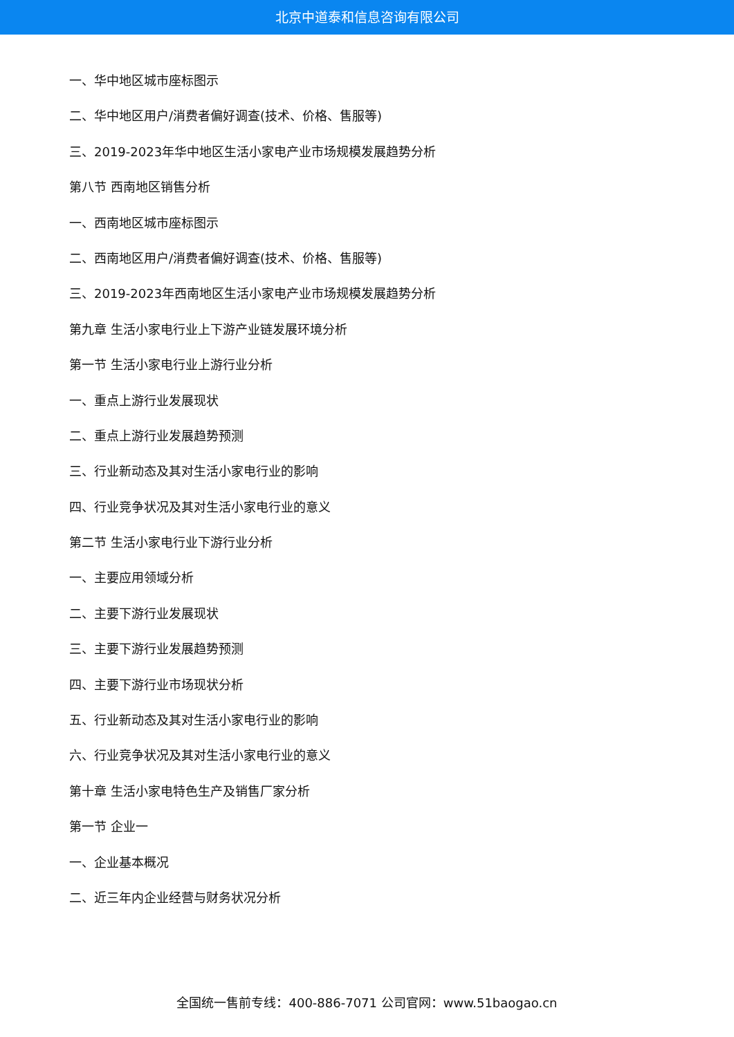北京中道泰和信息咨询有限公司
一、华中地区城市座标图示
二、华中地区用户/消费者偏好调查(技术、价格、售服等)
三、2019-2023年华中地区生活小家电产业市场规模发展趋势分析
第八节 西南地区销售分析
一、西南地区城市座标图示
二、西南地区用户/消费者偏好调查(技术、价格、售服等)
三、2019-2023年西南地区生活小家电产业市场规模发展趋势分析
第九章 生活小家电行业上下游产业链发展环境分析
第一节 生活小家电行业上游行业分析
一、重点上游行业发展现状
二、重点上游行业发展趋势预测
三、行业新动态及其对生活小家电行业的影响
四、行业竞争状况及其对生活小家电行业的意义
第二节 生活小家电行业下游行业分析
一、主要应用领域分析
二、主要下游行业发展现状
三、主要下游行业发展趋势预测
四、主要下游行业市场现状分析
五、行业新动态及其对生活小家电行业的影响
六、行业竞争状况及其对生活小家电行业的意义
第十章 生活小家电特色生产及销售厂家分析
第一节 企业一
一、企业基本概况
二、近三年内企业经营与财务状况分析
全国统一售前专线：400-886-7071 公司官网：www.51baogao.cn